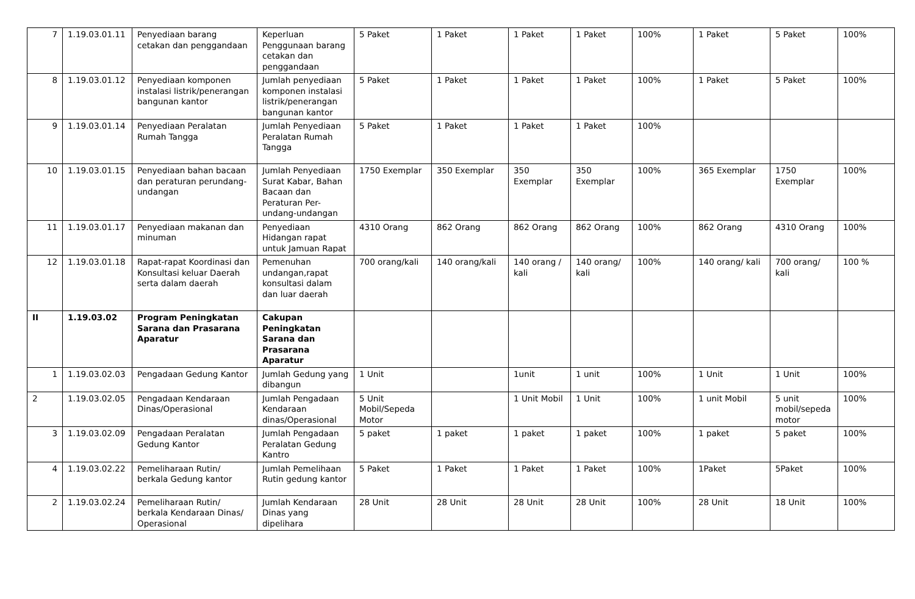| 7 | 1.19.03.01.11 | Penyediaan barang cetakan dan penggandaan | Keperluan Penggunaan barang cetakan dan penggandaan | 5 Paket | 1 Paket | 1 Paket | 1 Paket | 100% | 1 Paket | 5 Paket | 100% |
| 8 | 1.19.03.01.12 | Penyediaan komponen instalasi listrik/penerangan bangunan kantor | Jumlah penyediaan komponen instalasi listrik/penerangan bangunan kantor | 5 Paket | 1 Paket | 1 Paket | 1 Paket | 100% | 1 Paket | 5 Paket | 100% |
| 9 | 1.19.03.01.14 | Penyediaan Peralatan Rumah Tangga | Jumlah Penyediaan Peralatan Rumah Tangga | 5 Paket | 1 Paket | 1 Paket | 1 Paket | 100% | | | |
| 10 | 1.19.03.01.15 | Penyediaan bahan bacaan dan peraturan perundang-undangan | Jumlah Penyediaan Surat Kabar, Bahan Bacaan dan Peraturan Per-undang-undangan | 1750 Exemplar | 350 Exemplar | 350 Exemplar | 350 Exemplar | 100% | 365 Exemplar | 1750 Exemplar | 100% |
| 11 | 1.19.03.01.17 | Penyediaan makanan dan minuman | Penyediaan Hidangan rapat untuk Jamuan Rapat | 4310 Orang | 862 Orang | 862 Orang | 862 Orang | 100% | 862 Orang | 4310 Orang | 100% |
| 12 | 1.19.03.01.18 | Rapat-rapat Koordinasi dan Konsultasi keluar Daerah serta dalam daerah | Pemenuhan undangan,rapat konsultasi dalam dan luar daerah | 700 orang/kali | 140 orang/kali | 140 orang / kali | 140 orang/ kali | 100% | 140 orang/ kali | 700 orang/ kali | 100 % |
| II | 1.19.03.02 | Program Peningkatan Sarana dan Prasarana Aparatur | Cakupan Peningkatan Sarana dan Prasarana Aparatur | | | | | | | | |
| 1 | 1.19.03.02.03 | Pengadaan Gedung Kantor | Jumlah Gedung yang dibangun | 1 Unit | | 1unit | 1 unit | 100% | 1 Unit | 1 Unit | 100% |
| 2 | 1.19.03.02.05 | Pengadaan Kendaraan Dinas/Operasional | Jumlah Pengadaan Kendaraan dinas/Operasional | 5 Unit Mobil/Sepeda Motor | | 1 Unit Mobil | 1 Unit | 100% | 1 unit Mobil | 5 unit mobil/sepeda motor | 100% |
| 3 | 1.19.03.02.09 | Pengadaan Peralatan Gedung Kantor | Jumlah Pengadaan Peralatan Gedung Kantro | 5 paket | 1 paket | 1 paket | 1 paket | 100% | 1 paket | 5 paket | 100% |
| 4 | 1.19.03.02.22 | Pemeliharaan Rutin/ berkala Gedung kantor | Jumlah Pemelihaan Rutin gedung kantor | 5 Paket | 1 Paket | 1 Paket | 1 Paket | 100% | 1Paket | 5Paket | 100% |
| 2 | 1.19.03.02.24 | Pemeliharaan Rutin/ berkala Kendaraan Dinas/ Operasional | Jumlah Kendaraan Dinas yang dipelihara | 28 Unit | 28 Unit | 28 Unit | 28 Unit | 100% | 28 Unit | 18 Unit | 100% |